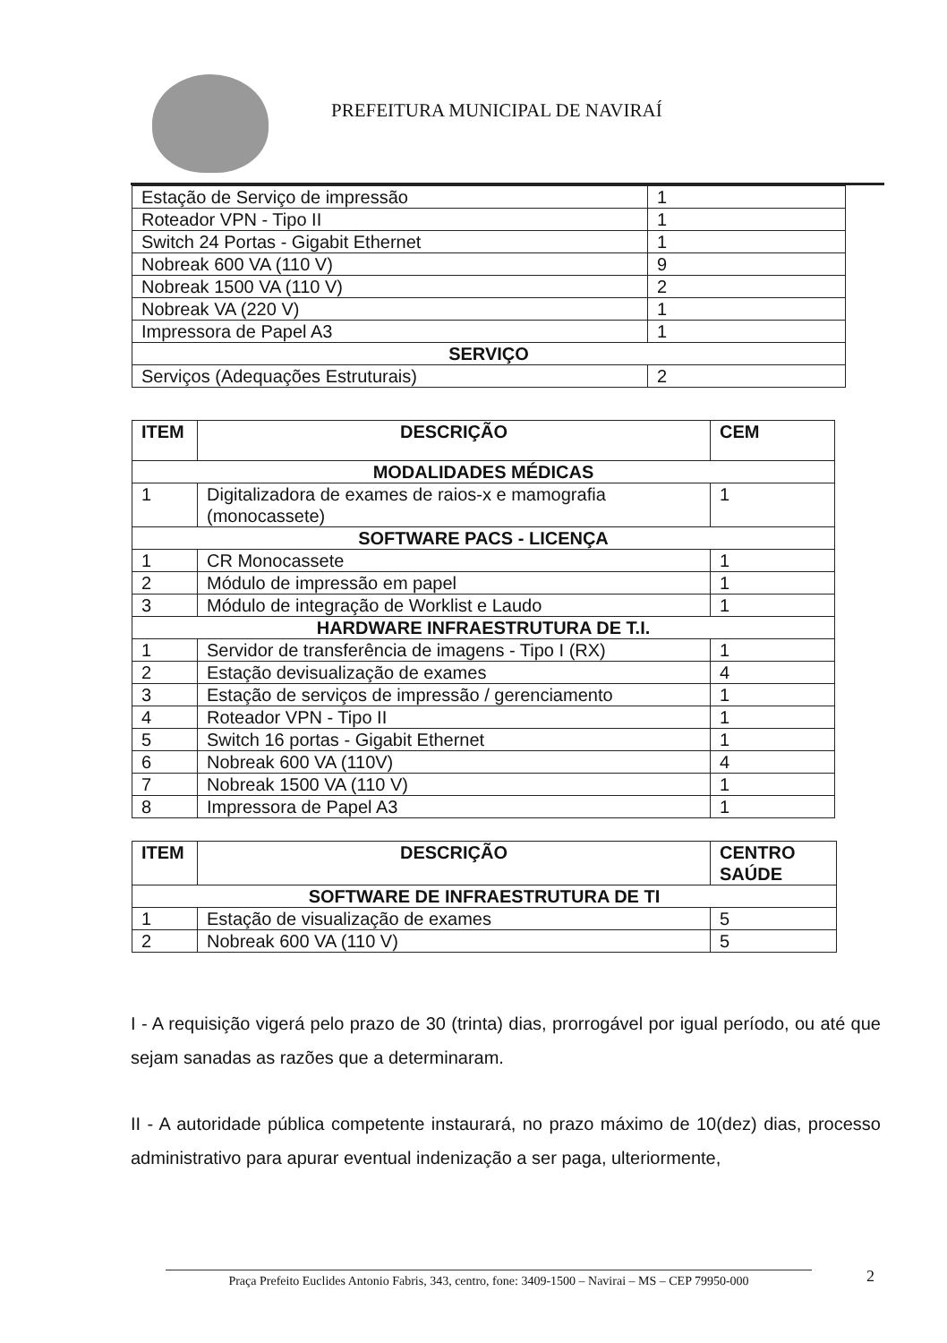PREFEITURA MUNICIPAL DE NAVIRAÍ
| Estação de Serviço de impressão | 1 |
| Roteador VPN - Tipo II | 1 |
| Switch 24 Portas - Gigabit Ethernet | 1 |
| Nobreak 600 VA (110 V) | 9 |
| Nobreak 1500 VA (110 V) | 2 |
| Nobreak VA (220 V) | 1 |
| Impressora de Papel A3 | 1 |
| SERVIÇO | |
| Serviços (Adequações Estruturais) | 2 |
| ITEM | DESCRIÇÃO | CEM |
| --- | --- | --- |
| MODALIDADES MÉDICAS | | |
| 1 | Digitalizadora de exames de raios-x e mamografia (monocassete) | 1 |
| SOFTWARE PACS - LICENÇA | | |
| 1 | CR Monocassete | 1 |
| 2 | Módulo de impressão em papel | 1 |
| 3 | Módulo de integração de Worklist e Laudo | 1 |
| HARDWARE INFRAESTRUTURA DE T.I. | | |
| 1 | Servidor de transferência de imagens - Tipo I (RX) | 1 |
| 2 | Estação devisualização de exames | 4 |
| 3 | Estação de serviços de impressão / gerenciamento | 1 |
| 4 | Roteador VPN - Tipo II | 1 |
| 5 | Switch 16 portas - Gigabit Ethernet | 1 |
| 6 | Nobreak 600 VA (110V) | 4 |
| 7 | Nobreak 1500 VA (110 V) | 1 |
| 8 | Impressora de Papel A3 | 1 |
| ITEM | DESCRIÇÃO | CENTRO SAÚDE |
| --- | --- | --- |
| SOFTWARE DE INFRAESTRUTURA DE TI | | |
| 1 | Estação de visualização de exames | 5 |
| 2 | Nobreak 600 VA (110 V) | 5 |
I - A requisição vigerá pelo prazo de 30 (trinta) dias, prorrogável por igual período, ou até que sejam sanadas as razões que a determinaram.
II - A autoridade pública competente instaurará, no prazo máximo de 10(dez) dias, processo administrativo para apurar eventual indenização a ser paga, ulteriormente,
2
Praça Prefeito Euclides Antonio Fabris, 343, centro, fone: 3409-1500 – Navirai – MS – CEP 79950-000